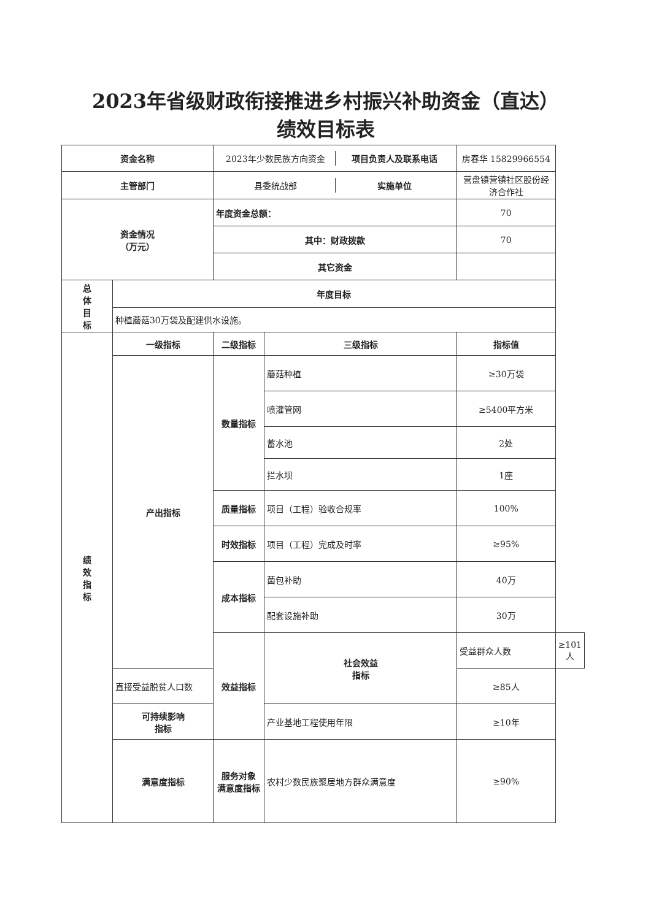2023年省级财政衔接推进乡村振兴补助资金（直达）
绩效目标表
| 资金名称 | | / 2023年少数民族方向资金 / 项目负责人及联系电话 / | | 房春华 15829966554 | |
| 主管部门 | | / 县委统战部 / 实施单位 / | | 营盘镇营镇社区股份经济合作社 | |
| 资金情况 （万元） | | 年度资金总额： | | 70 | |
| | | 其中：财政拨款 | | 70 | |
| | | 其它资金 | | | |
| 总 体 目 标 | 年度目标 | | | | |
| | 种植蘑菇30万袋及配建供水设施。 | | | | |
| 绩 效 指 标 | 一级指标 | 二级指标 | 三级指标 | 指标值 | |
| | 产出指标 | 数量指标 | 蘑菇种植 | ≥30万袋 | |
| | | | 喷灌管网 | ≥5400平方米 | |
| | | | 蓄水池 | 2处 | |
| | | | 拦水坝 | 1座 | |
| | | 质量指标 | 项目（工程）验收合规率 | 100% | |
| | | 时效指标 | 项目（工程）完成及时率 | ≥95% | |
| | | 成本指标 | 菌包补助 | 40万 | |
| | | | 配套设施补助 | 30万 | |
| | | 效益指标 | 社会效益 指标 | 受益群众人数 | ≥101人 |
| | 直接受益脱贫人口数 | | | ≥85人 | |
| | 可持续影响 指标 | | 产业基地工程使用年限 | ≥10年 | |
| | 满意度指标 | 服务对象 满意度指标 | 农村少数民族聚居地方群众满意度 | ≥90% | |